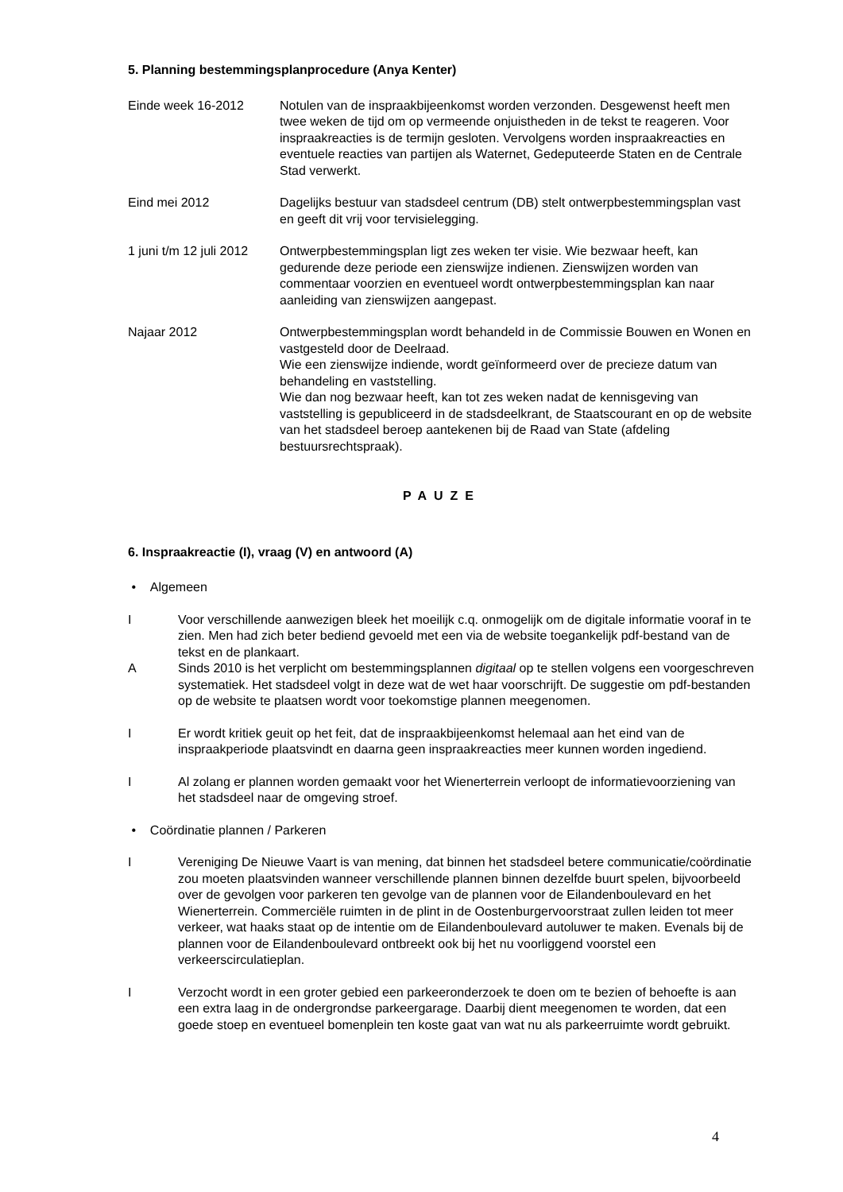5. Planning bestemmingsplanprocedure (Anya Kenter)
Einde week 16-2012 Notulen van de inspraakbijeenkomst worden verzonden. Desgewenst heeft men twee weken de tijd om op vermeende onjuistheden in de tekst te reageren. Voor inspraakreacties is de termijn gesloten. Vervolgens worden inspraakreacties en eventuele reacties van partijen als Waternet, Gedeputeerde Staten en de Centrale Stad verwerkt.
Eind mei 2012 Dagelijks bestuur van stadsdeel centrum (DB) stelt ontwerpbestemmingsplan vast en geeft dit vrij voor tervisielegging.
1 juni t/m 12 juli 2012
Ontwerpbestemmingsplan ligt zes weken ter visie. Wie bezwaar heeft, kan gedurende deze periode een zienswijze indienen. Zienswijzen worden van commentaar voorzien en eventueel wordt ontwerpbestemmingsplan kan naar aanleiding van zienswijzen aangepast.
Najaar 2012 Ontwerpbestemmingsplan wordt behandeld in de Commissie Bouwen en Wonen en vastgesteld door de Deelraad.
Wie een zienswijze indiende, wordt geïnformeerd over de precieze datum van behandeling en vaststelling.
Wie dan nog bezwaar heeft, kan tot zes weken nadat de kennisgeving van vaststelling is gepubliceerd in de stadsdeelkrant, de Staatscourant en op de website van het stadsdeel beroep aantekenen bij de Raad van State (afdeling bestuursrechtspraak).
PAUZE
6. Inspraakreactie (I), vraag (V) en antwoord (A)
• Algemeen
I Voor verschillende aanwezigen bleek het moeilijk c.q. onmogelijk om de digitale informatie vooraf in te zien. Men had zich beter bediend gevoeld met een via de website toegankelijk pdf-bestand van de tekst en de plankaart.
A Sinds 2010 is het verplicht om bestemmingsplannen digitaal op te stellen volgens een voorgeschreven systematiek. Het stadsdeel volgt in deze wat de wet haar voorschrijft. De suggestie om pdf-bestanden op de website te plaatsen wordt voor toekomstige plannen meegenomen.
I Er wordt kritiek geuit op het feit, dat de inspraakbijeenkomst helemaal aan het eind van de inspraakperiode plaatsvindt en daarna geen inspraakreacties meer kunnen worden ingediend.
I Al zolang er plannen worden gemaakt voor het Wienerterrein verloopt de informatievoorziening van het stadsdeel naar de omgeving stroef.
• Coördinatie plannen / Parkeren
I Vereniging De Nieuwe Vaart is van mening, dat binnen het stadsdeel betere communicatie/coördinatie zou moeten plaatsvinden wanneer verschillende plannen binnen dezelfde buurt spelen, bijvoorbeeld over de gevolgen voor parkeren ten gevolge van de plannen voor de Eilandenboulevard en het Wienerterrein. Commerciële ruimten in de plint in de Oostenburgervoorstraat zullen leiden tot meer verkeer, wat haaks staat op de intentie om de Eilandenboulevard autoluwer te maken. Evenals bij de plannen voor de Eilandenboulevard ontbreekt ook bij het nu voorliggend voorstel een verkeerscirculatieplan.
I Verzocht wordt in een groter gebied een parkeeronderzoek te doen om te bezien of behoefte is aan een extra laag in de ondergrondse parkeergarage. Daarbij dient meegenomen te worden, dat een goede stoep en eventueel bomenplein ten koste gaat van wat nu als parkeerruimte wordt gebruikt.
4